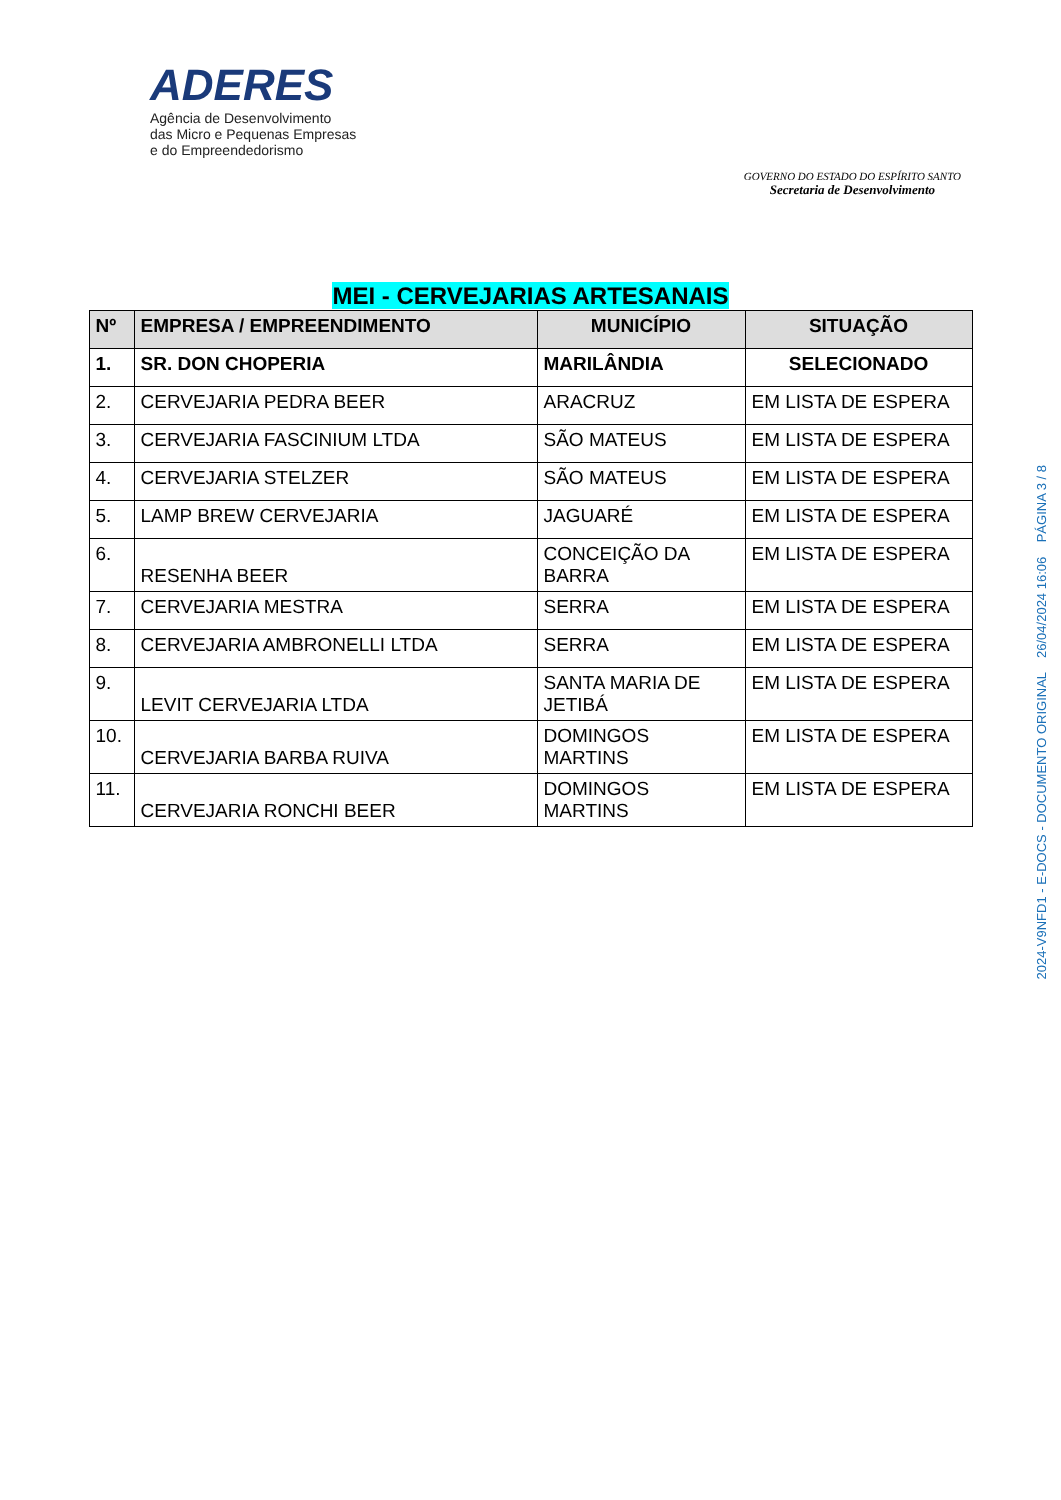ADERES
Agência de Desenvolvimento
das Micro e Pequenas Empresas
e do Empreendedorismo
GOVERNO DO ESTADO DO ESPÍRITO SANTO
Secretaria de Desenvolvimento
MEI - CERVEJARIAS ARTESANAIS
| Nº | EMPRESA / EMPREENDIMENTO | MUNICÍPIO | SITUAÇÃO |
| --- | --- | --- | --- |
| 1. | SR. DON CHOPERIA | MARILÂNDIA | SELECIONADO |
| 2. | CERVEJARIA PEDRA BEER | ARACRUZ | EM LISTA DE ESPERA |
| 3. | CERVEJARIA FASCINIUM LTDA | SÃO MATEUS | EM LISTA DE ESPERA |
| 4. | CERVEJARIA STELZER | SÃO MATEUS | EM LISTA DE ESPERA |
| 5. | LAMP BREW CERVEJARIA | JAGUARÉ | EM LISTA DE ESPERA |
| 6. | RESENHA BEER | CONCEIÇÃO DA BARRA | EM LISTA DE ESPERA |
| 7. | CERVEJARIA MESTRA | SERRA | EM LISTA DE ESPERA |
| 8. | CERVEJARIA AMBRONELLI LTDA | SERRA | EM LISTA DE ESPERA |
| 9. | LEVIT CERVEJARIA LTDA | SANTA MARIA DE JETIBÁ | EM LISTA DE ESPERA |
| 10. | CERVEJARIA BARBA RUIVA | DOMINGOS MARTINS | EM LISTA DE ESPERA |
| 11. | CERVEJARIA RONCHI BEER | DOMINGOS MARTINS | EM LISTA DE ESPERA |
2024-V9NFD1 - E-DOCS - DOCUMENTO ORIGINAL 26/04/2024 16:06 PÁGINA 3 / 8